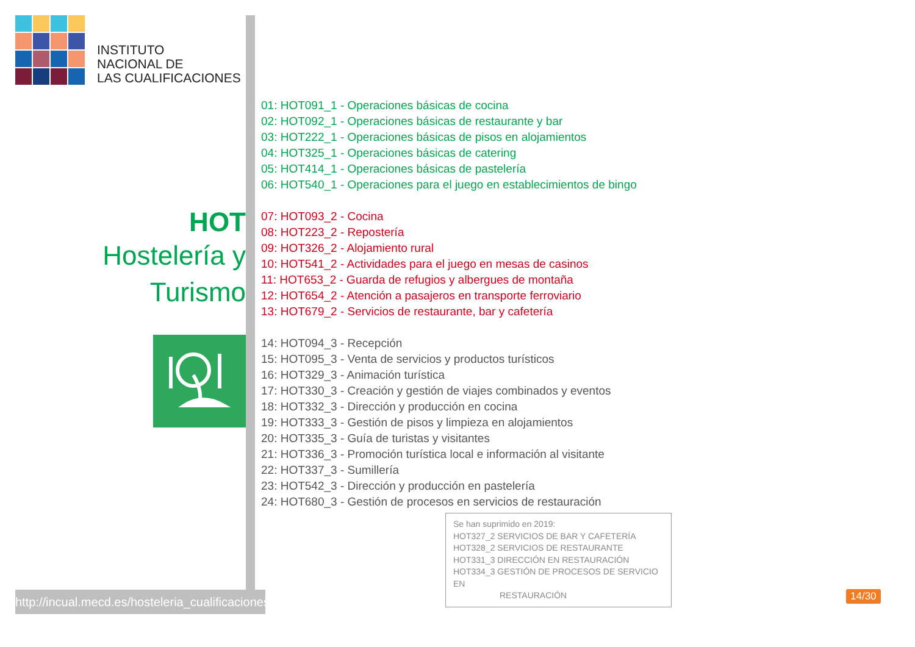INSTITUTO
NACIONAL DE
LAS CUALIFICACIONES
HOT
Hostelería y
Turismo
http://incual.mecd.es/hosteleria_cualificaciones
01: HOT091_1 - Operaciones básicas de cocina
02: HOT092_1 - Operaciones básicas de restaurante y bar
03: HOT222_1 - Operaciones básicas de pisos en alojamientos
04: HOT325_1 - Operaciones básicas de catering
05: HOT414_1 - Operaciones básicas de pastelería
06: HOT540_1 - Operaciones para el juego en establecimientos de bingo
07: HOT093_2 - Cocina
08: HOT223_2 - Repostería
09: HOT326_2 - Alojamiento rural
10: HOT541_2 - Actividades para el juego en mesas de casinos
11: HOT653_2 - Guarda de refugios y albergues de montaña
12: HOT654_2 - Atención a pasajeros en transporte ferroviario
13: HOT679_2 - Servicios de restaurante, bar y cafetería
14: HOT094_3 - Recepción
15: HOT095_3 - Venta de servicios y productos turísticos
16: HOT329_3 - Animación turística
17: HOT330_3 - Creación y gestión de viajes combinados y eventos
18: HOT332_3 - Dirección y producción en cocina
19: HOT333_3 - Gestión de pisos y limpieza en alojamientos
20: HOT335_3 - Guía de turistas y visitantes
21: HOT336_3 - Promoción turística local e información al visitante
22: HOT337_3 - Sumillería
23: HOT542_3 - Dirección y producción en pastelería
24: HOT680_3 - Gestión de procesos en servicios de restauración
Se han suprimido en 2019:
HOT327_2 SERVICIOS DE BAR Y CAFETERÍA
HOT328_2 SERVICIOS DE RESTAURANTE
HOT331_3 DIRECCIÓN EN RESTAURACIÓN
HOT334_3 GESTIÓN DE PROCESOS DE SERVICIO EN
RESTAURACIÓN
14/30